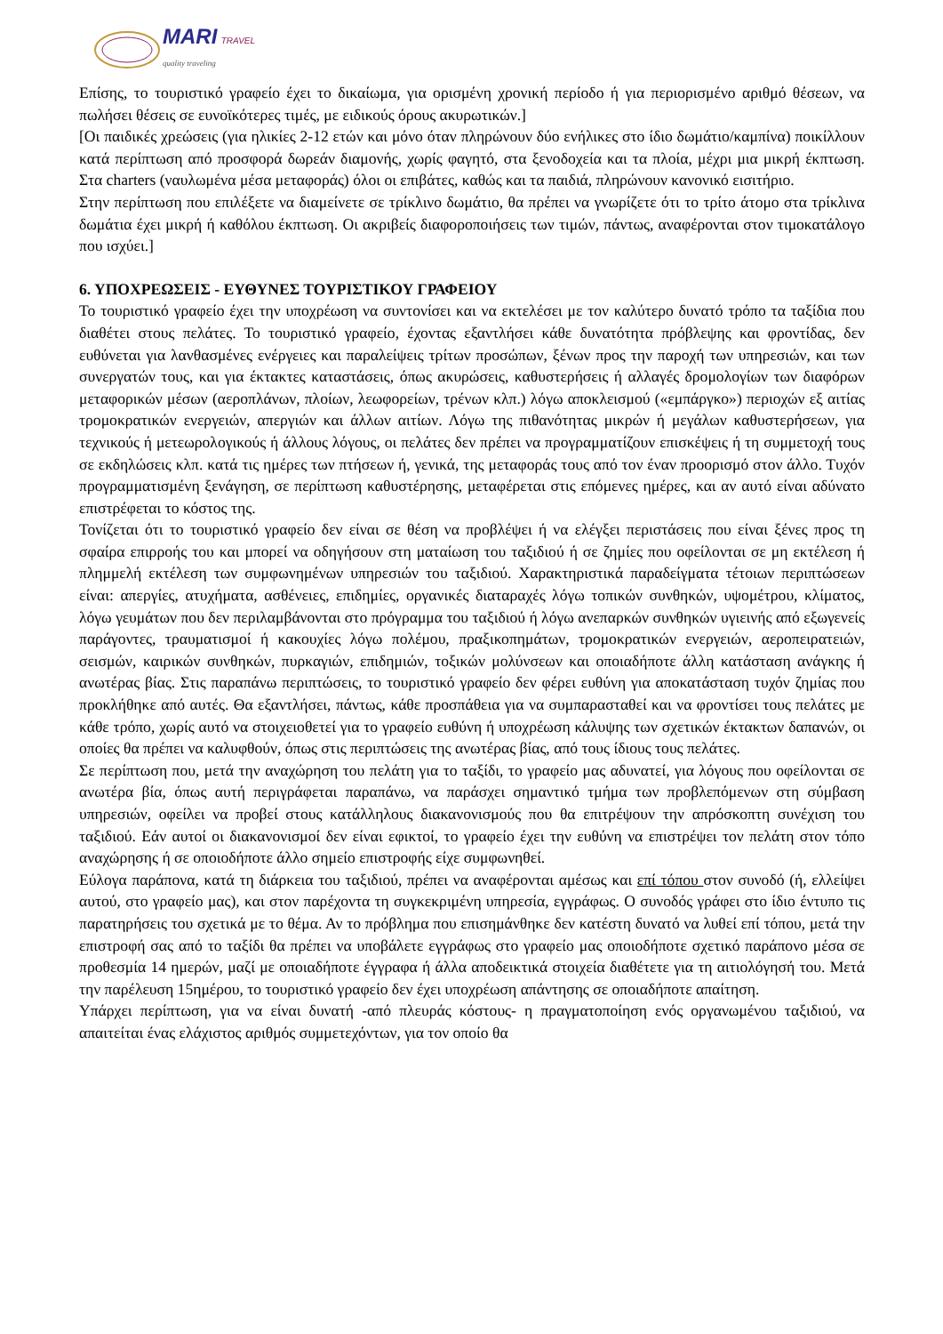MARI TRAVEL
quality traveling
Επίσης, το τουριστικό γραφείο έχει το δικαίωμα, για ορισμένη χρονική περίοδο ή για περιορισμένο αριθμό θέσεων, να πωλήσει θέσεις σε ευνοϊκότερες τιμές, με ειδικούς όρους ακυρωτικών.]
[Οι παιδικές χρεώσεις (για ηλικίες 2-12 ετών και μόνο όταν πληρώνουν δύο ενήλικες στο ίδιο δωμάτιο/καμπίνα) ποικίλλουν κατά περίπτωση από προσφορά δωρεάν διαμονής, χωρίς φαγητό, στα ξενοδοχεία και τα πλοία, μέχρι μια μικρή έκπτωση. Στα charters (ναυλωμένα μέσα μεταφοράς) όλοι οι επιβάτες, καθώς και τα παιδιά, πληρώνουν κανονικό εισιτήριο.
Στην περίπτωση που επιλέξετε να διαμείνετε σε τρίκλινο δωμάτιο, θα πρέπει να γνωρίζετε ότι το τρίτο άτομο στα τρίκλινα δωμάτια έχει μικρή ή καθόλου έκπτωση. Οι ακριβείς διαφοροποιήσεις των τιμών, πάντως, αναφέρονται στον τιμοκατάλογο που ισχύει.]
6. ΥΠΟΧΡΕΩΣΕΙΣ - ΕΥΘΥΝΕΣ ΤΟΥΡΙΣΤΙΚΟΥ ΓΡΑΦΕΙΟΥ
Το τουριστικό γραφείο έχει την υποχρέωση να συντονίσει και να εκτελέσει με τον καλύτερο δυνατό τρόπο τα ταξίδια που διαθέτει στους πελάτες. Το τουριστικό γραφείο, έχοντας εξαντλήσει κάθε δυνατότητα πρόβλεψης και φροντίδας, δεν ευθύνεται για λανθασμένες ενέργειες και παραλείψεις τρίτων προσώπων, ξένων προς την παροχή των υπηρεσιών, και των συνεργατών τους, και για έκτακτες καταστάσεις, όπως ακυρώσεις, καθυστερήσεις ή αλλαγές δρομολογίων των διαφόρων μεταφορικών μέσων (αεροπλάνων, πλοίων, λεωφορείων, τρένων κλπ.) λόγω αποκλεισμού («εμπάργκο») περιοχών εξ αιτίας τρομοκρατικών ενεργειών, απεργιών και άλλων αιτίων. Λόγω της πιθανότητας μικρών ή μεγάλων καθυστερήσεων, για τεχνικούς ή μετεωρολογικούς ή άλλους λόγους, οι πελάτες δεν πρέπει να προγραμματίζουν επισκέψεις ή τη συμμετοχή τους σε εκδηλώσεις κλπ. κατά τις ημέρες των πτήσεων ή, γενικά, της μεταφοράς τους από τον έναν προορισμό στον άλλο. Τυχόν προγραμματισμένη ξενάγηση, σε περίπτωση καθυστέρησης, μεταφέρεται στις επόμενες ημέρες, και αν αυτό είναι αδύνατο επιστρέφεται το κόστος της.
Τονίζεται ότι το τουριστικό γραφείο δεν είναι σε θέση να προβλέψει ή να ελέγξει περιστάσεις που είναι ξένες προς τη σφαίρα επιρροής του και μπορεί να οδηγήσουν στη ματαίωση του ταξιδιού ή σε ζημίες που οφείλονται σε μη εκτέλεση ή πλημμελή εκτέλεση των συμφωνημένων υπηρεσιών του ταξιδιού. Χαρακτηριστικά παραδείγματα τέτοιων περιπτώσεων είναι: απεργίες, ατυχήματα, ασθένειες, επιδημίες, οργανικές διαταραχές λόγω τοπικών συνθηκών, υψομέτρου, κλίματος, λόγω γευμάτων που δεν περιλαμβάνονται στο πρόγραμμα του ταξιδιού ή λόγω ανεπαρκών συνθηκών υγιεινής από εξωγενείς παράγοντες, τραυματισμοί ή κακουχίες λόγω πολέμου, πραξικοπημάτων, τρομοκρατικών ενεργειών, αεροπειρατειών, σεισμών, καιρικών συνθηκών, πυρκαγιών, επιδημιών, τοξικών μολύνσεων και οποιαδήποτε άλλη κατάσταση ανάγκης ή ανωτέρας βίας. Στις παραπάνω περιπτώσεις, το τουριστικό γραφείο δεν φέρει ευθύνη για αποκατάσταση τυχόν ζημίας που προκλήθηκε από αυτές. Θα εξαντλήσει, πάντως, κάθε προσπάθεια για να συμπαρασταθεί και να φροντίσει τους πελάτες με κάθε τρόπο, χωρίς αυτό να στοιχειοθετεί για το γραφείο ευθύνη ή υποχρέωση κάλυψης των σχετικών έκτακτων δαπανών, οι οποίες θα πρέπει να καλυφθούν, όπως στις περιπτώσεις της ανωτέρας βίας, από τους ίδιους τους πελάτες.
Σε περίπτωση που, μετά την αναχώρηση του πελάτη για το ταξίδι, το γραφείο μας αδυνατεί, για λόγους που οφείλονται σε ανωτέρα βία, όπως αυτή περιγράφεται παραπάνω, να παράσχει σημαντικό τμήμα των προβλεπόμενων στη σύμβαση υπηρεσιών, οφείλει να προβεί στους κατάλληλους διακανονισμούς που θα επιτρέψουν την απρόσκοπτη συνέχιση του ταξιδιού. Εάν αυτοί οι διακανονισμοί δεν είναι εφικτοί, το γραφείο έχει την ευθύνη να επιστρέψει τον πελάτη στον τόπο αναχώρησης ή σε οποιοδήποτε άλλο σημείο επιστροφής είχε συμφωνηθεί.
Εύλογα παράπονα, κατά τη διάρκεια του ταξιδιού, πρέπει να αναφέρονται αμέσως και επί τόπου στον συνοδό (ή, ελλείψει αυτού, στο γραφείο μας), και στον παρέχοντα τη συγκεκριμένη υπηρεσία, εγγράφως. Ο συνοδός γράφει στο ίδιο έντυπο τις παρατηρήσεις του σχετικά με το θέμα. Αν το πρόβλημα που επισημάνθηκε δεν κατέστη δυνατό να λυθεί επί τόπου, μετά την επιστροφή σας από το ταξίδι θα πρέπει να υποβάλετε εγγράφως στο γραφείο μας οποιοδήποτε σχετικό παράπονο μέσα σε προθεσμία 14 ημερών, μαζί με οποιαδήποτε έγγραφα ή άλλα αποδεικτικά στοιχεία διαθέτετε για τη αιτιολόγησή του. Μετά την παρέλευση 15ημέρου, το τουριστικό γραφείο δεν έχει υποχρέωση απάντησης σε οποιαδήποτε απαίτηση.
Υπάρχει περίπτωση, για να είναι δυνατή -από πλευράς κόστους- η πραγματοποίηση ενός οργανωμένου ταξιδιού, να απαιτείται ένας ελάχιστος αριθμός συμμετεχόντων, για τον οποίο θα